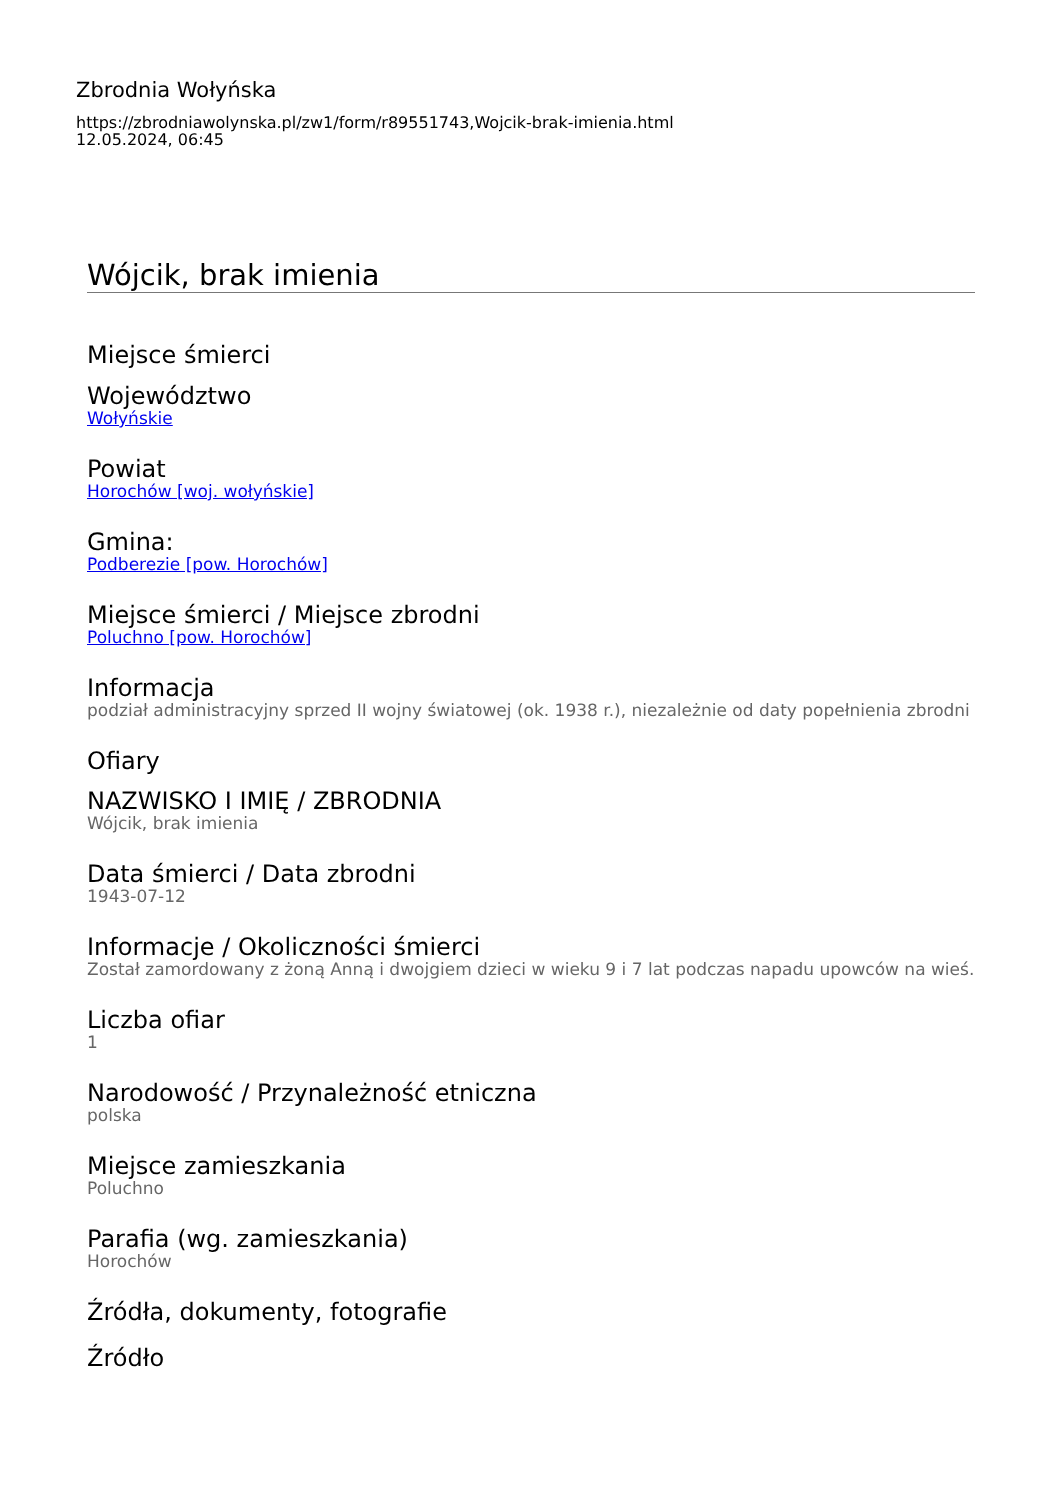Zbrodnia Wołyńska
https://zbrodniawolynska.pl/zw1/form/r89551743,Wojcik-brak-imienia.html
12.05.2024, 06:45
Wójcik, brak imienia
Miejsce śmierci
Województwo
Wołyńskie
Powiat
Horochów [woj. wołyńskie]
Gmina:
Podberezie [pow. Horochów]
Miejsce śmierci / Miejsce zbrodni
Poluchno [pow. Horochów]
Informacja
podział administracyjny sprzed II wojny światowej (ok. 1938 r.), niezależnie od daty popełnienia zbrodni
Ofiary
NAZWISKO I IMIĘ / ZBRODNIA
Wójcik, brak imienia
Data śmierci / Data zbrodni
1943-07-12
Informacje / Okoliczności śmierci
Został zamordowany z żoną Anną i dwojgiem dzieci w wieku 9 i 7 lat podczas napadu upowców na wieś.
Liczba ofiar
1
Narodowość / Przynależność etniczna
polska
Miejsce zamieszkania
Poluchno
Parafia (wg. zamieszkania)
Horochów
Źródła, dokumenty, fotografie
Źródło